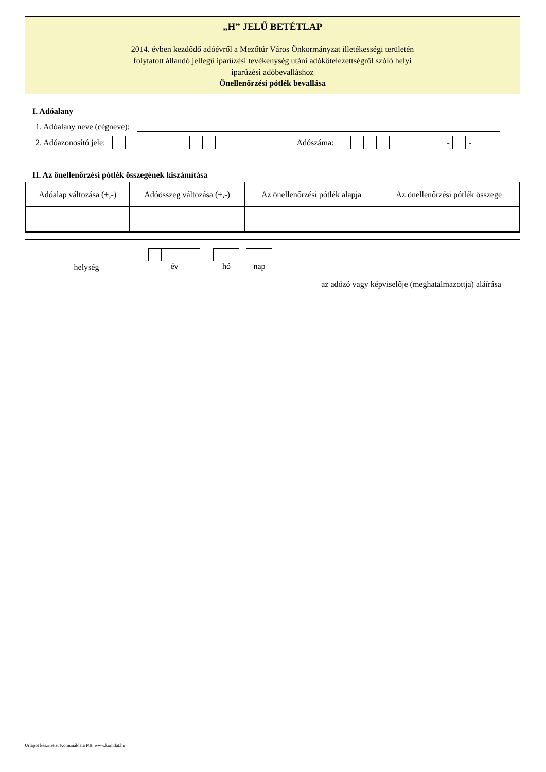„H” JELŰ BETÉTLAP
2014. évben kezdődő adóévről a Mezőtúr Város Önkormányzat illetékességi területén
folytatott állandó jellegű iparűzési tevékenység utáni adókötelezettségről szóló helyi
iparűzési adóbevalláshoz
Önellenőrzési pótlék bevallása
I. Adóalany
1. Adóalany neve (cégneve):
2. Adóazonosító jele: Adószáma: - -
II. Az önellenőrzési pótlék összegének kiszámítása
| Adóalap változása (+,-) | Adóösszeg változása (+,-) | Az önellenőrzési pótlék alapja | Az önellenőrzési pótlék összege |
helység
év
hó
nap
az adózó vagy képviselője (meghatalmazottja) aláírása
Űrlapot készítette: Komunáldata Kft. www.komdat.hu